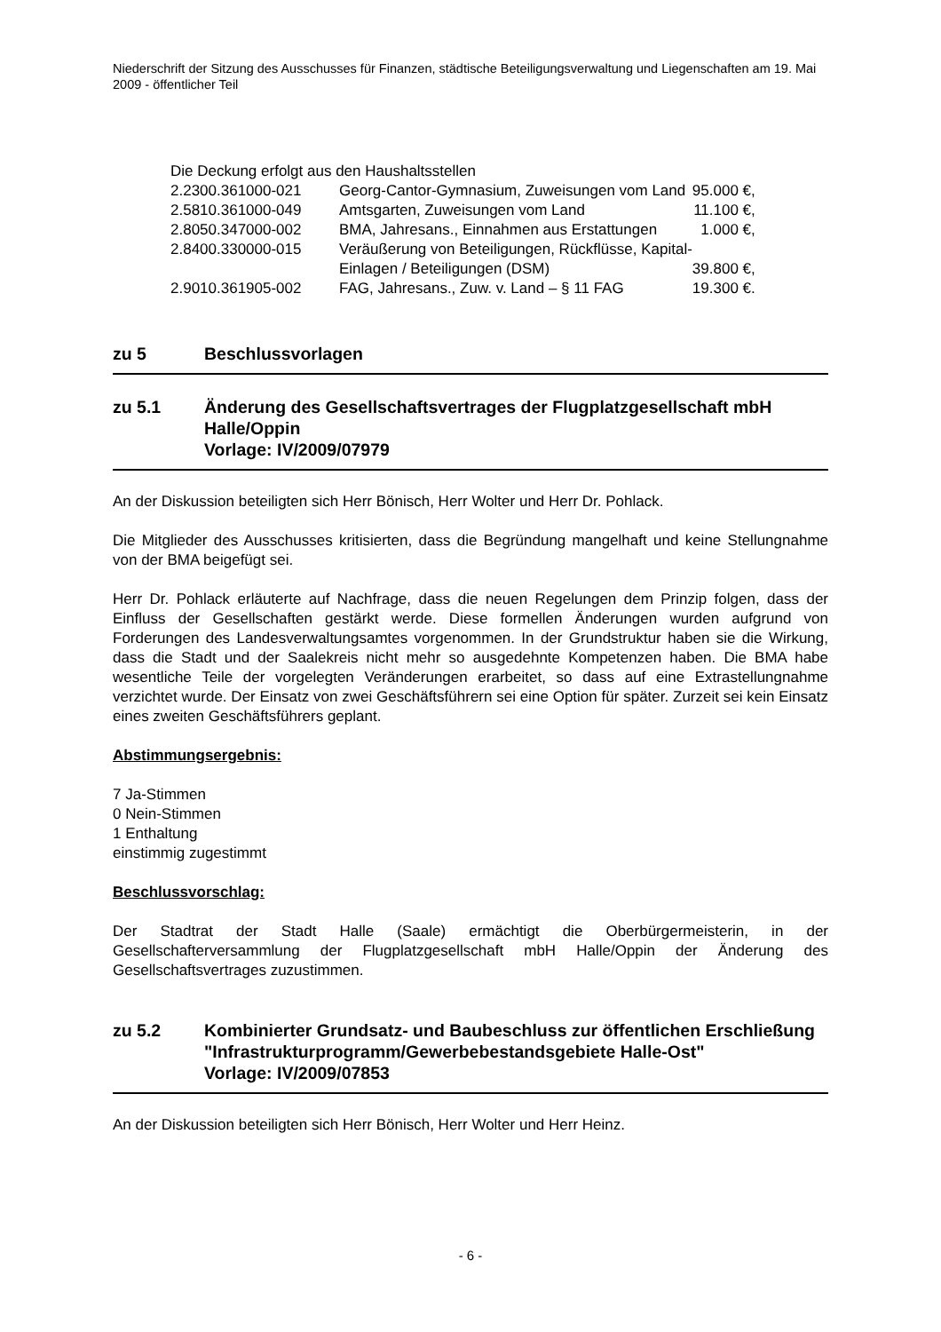Niederschrift der Sitzung des Ausschusses für Finanzen, städtische Beteiligungsverwaltung und Liegenschaften am 19. Mai 2009 - öffentlicher Teil
Die Deckung erfolgt aus den Haushaltsstellen
| 2.2300.361000-021 | Georg-Cantor-Gymnasium, Zuweisungen vom Land | 95.000 €, |
| 2.5810.361000-049 | Amtsgarten, Zuweisungen vom Land | 11.100 €, |
| 2.8050.347000-002 | BMA, Jahresans., Einnahmen aus Erstattungen | 1.000 €, |
| 2.8400.330000-015 | Veräußerung von Beteiligungen, Rückflüsse, Kapital- Einlagen / Beteiligungen (DSM) | 39.800 €, |
| 2.9010.361905-002 | FAG, Jahresans., Zuw. v. Land – § 11 FAG | 19.300 €. |
zu 5 Beschlussvorlagen
zu 5.1 Änderung des Gesellschaftsvertrages der Flugplatzgesellschaft mbH Halle/Oppin
Vorlage: IV/2009/07979
An der Diskussion beteiligten sich Herr Bönisch, Herr Wolter und Herr Dr. Pohlack.
Die Mitglieder des Ausschusses kritisierten, dass die Begründung mangelhaft und keine Stellungnahme von der BMA beigefügt sei.
Herr Dr. Pohlack erläuterte auf Nachfrage, dass die neuen Regelungen dem Prinzip folgen, dass der Einfluss der Gesellschaften gestärkt werde. Diese formellen Änderungen wurden aufgrund von Forderungen des Landesverwaltungsamtes vorgenommen. In der Grundstruktur haben sie die Wirkung, dass die Stadt und der Saalekreis nicht mehr so ausgedehnte Kompetenzen haben. Die BMA habe wesentliche Teile der vorgelegten Veränderungen erarbeitet, so dass auf eine Extrastellungnahme verzichtet wurde. Der Einsatz von zwei Geschäftsführern sei eine Option für später. Zurzeit sei kein Einsatz eines zweiten Geschäftsführers geplant.
Abstimmungsergebnis:
7 Ja-Stimmen
0 Nein-Stimmen
1 Enthaltung
einstimmig zugestimmt
Beschlussvorschlag:
Der Stadtrat der Stadt Halle (Saale) ermächtigt die Oberbürgermeisterin, in der Gesellschafterversammlung der Flugplatzgesellschaft mbH Halle/Oppin der Änderung des Gesellschaftsvertrages zuzustimmen.
zu 5.2 Kombinierter Grundsatz- und Baubeschluss zur öffentlichen Erschließung "Infrastrukturprogramm/Gewerbebestandsgebiete Halle-Ost"
Vorlage: IV/2009/07853
An der Diskussion beteiligten sich Herr Bönisch, Herr Wolter und Herr Heinz.
- 6 -